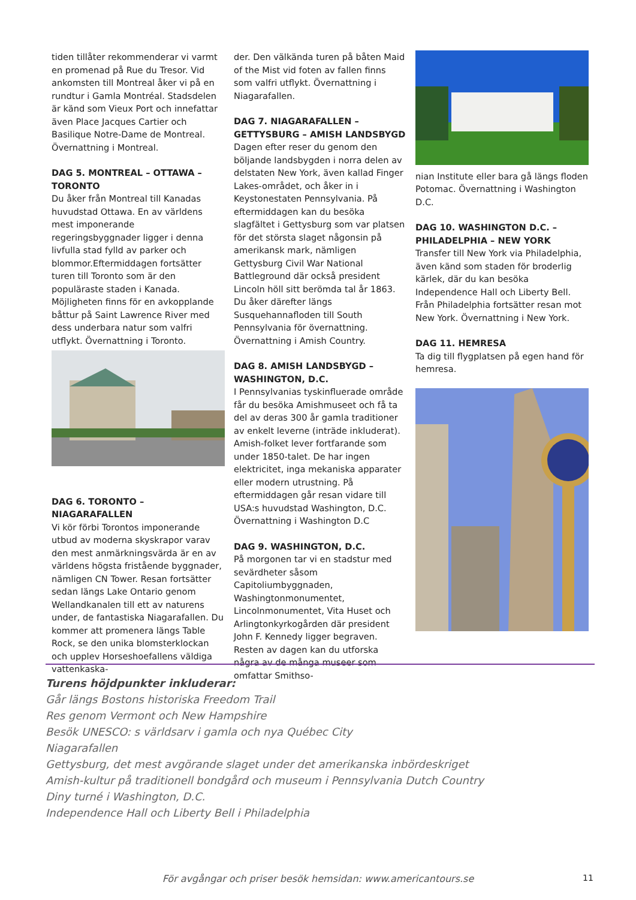tiden tillåter rekommenderar vi varmt en promenad på Rue du Tresor. Vid ankomsten till Montreal åker vi på en rundtur i Gamla Montréal. Stadsdelen är känd som Vieux Port och innefattar även Place Jacques Cartier och Basilique Notre-Dame de Montreal. Övernattning i Montreal.
DAG 5. MONTREAL – OTTAWA – TORONTO
Du åker från Montreal till Kanadas huvudstad Ottawa. En av världens mest imponerande regeringsbyggnader ligger i denna livfulla stad fylld av parker och blommor.Eftermiddagen fortsätter turen till Toronto som är den populäraste staden i Kanada. Möjligheten finns för en avkopplande båttur på Saint Lawrence River med dess underbara natur som valfri utflykt. Övernattning i Toronto.
DAG 6. TORONTO – NIAGARAFALLEN
Vi kör förbi Torontos imponerande utbud av moderna skyskrapor varav den mest anmärkningsvärda är en av världens högsta fristående byggnader, nämligen CN Tower. Resan fortsätter sedan längs Lake Ontario genom Wellandkanalen till ett av naturens under, de fantastiska Niagarafallen. Du kommer att promenera längs Table Rock, se den unika blomsterklockan och upplev Horseshoefallens väldiga vattenkaska-
der. Den välkända turen på båten Maid of the Mist vid foten av fallen finns som valfri utflykt. Övernattning i Niagarafallen.
DAG 7. NIAGARAFALLEN – GETTYSBURG – AMISH LANDSBYGD
Dagen efter reser du genom den böljande landsbygden i norra delen av delstaten New York, även kallad Finger Lakes-området, och åker in i Keystonestaten Pennsylvania. På eftermiddagen kan du besöka slagfältet i Gettysburg som var platsen för det största slaget någonsin på amerikansk mark, nämligen Gettysburg Civil War National Battleground där också president Lincoln höll sitt berömda tal år 1863. Du åker därefter längs Susquehannafloden till South Pennsylvania för övernattning. Övernattning i Amish Country.
DAG 8. AMISH LANDSBYGD – WASHINGTON, D.C.
I Pennsylvanias tyskinfluerade område får du besöka Amishmuseet och få ta del av deras 300 år gamla traditioner av enkelt leverne (inträde inkluderat). Amish-folket lever fortfarande som under 1850-talet. De har ingen elektricitet, inga mekaniska apparater eller modern utrustning. På eftermiddagen går resan vidare till USA:s huvudstad Washington, D.C. Övernattning i Washington D.C
DAG 9. WASHINGTON, D.C.
På morgonen tar vi en stadstur med sevärdheter såsom Capitoliumbyggnaden, Washingtonmonumentet, Lincolnmonumentet, Vita Huset och Arlingtonkyrkogården där president John F. Kennedy ligger begraven. Resten av dagen kan du utforska några av de många museer som omfattar Smithso-
nian Institute eller bara gå längs floden Potomac. Övernattning i Washington D.C.
DAG 10. WASHINGTON D.C. – PHILADELPHIA – NEW YORK
Transfer till New York via Philadelphia, även känd som staden för broderlig kärlek, där du kan besöka Independence Hall och Liberty Bell. Från Philadelphia fortsätter resan mot New York. Övernattning i New York.
DAG 11. HEMRESA
Ta dig till flygplatsen på egen hand för hemresa.
Turens höjdpunkter inkluderar:
Går längs Bostons historiska Freedom Trail
Res genom Vermont och New Hampshire
Besök UNESCO: s världsarv i gamla och nya Québec City
Niagarafallen
Gettysburg, det mest avgörande slaget under det amerikanska inbördeskriget
Amish-kultur på traditionell bondgård och museum i Pennsylvania Dutch Country
Diny turné i Washington, D.C.
Independence Hall och Liberty Bell i Philadelphia
För avgångar och priser besök hemsidan: www.americantours.se 11